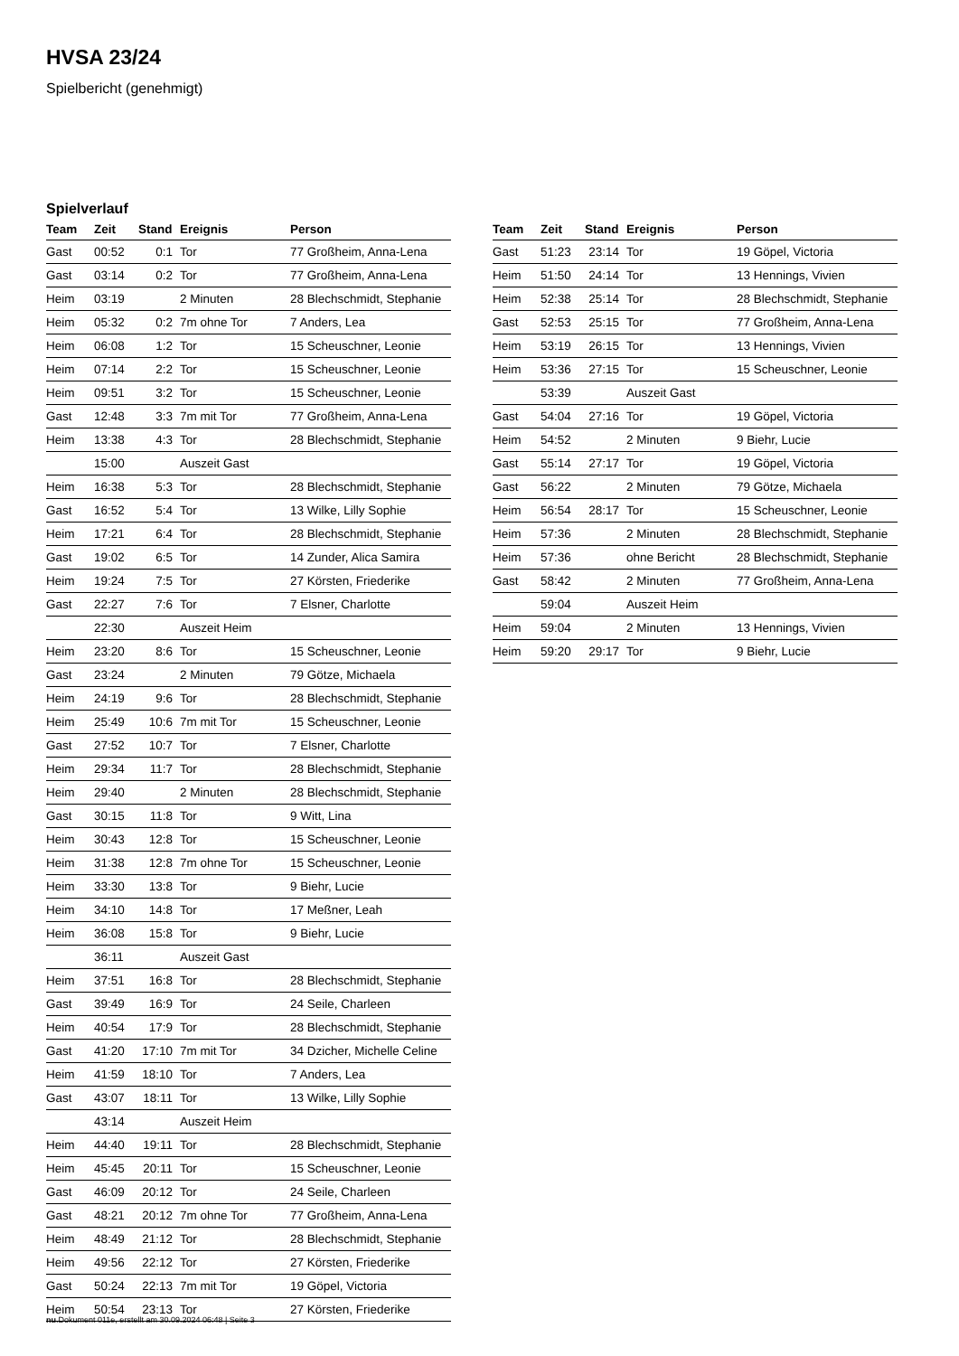HVSA 23/24
Spielbericht (genehmigt)
Spielverlauf
| Team | Zeit | Stand | Ereignis | Person |
| --- | --- | --- | --- | --- |
| Gast | 00:52 | 0:1 | Tor | 77 Großheim, Anna-Lena |
| Gast | 03:14 | 0:2 | Tor | 77 Großheim, Anna-Lena |
| Heim | 03:19 | | 2 Minuten | 28 Blechschmidt, Stephanie |
| Heim | 05:32 | 0:2 | 7m ohne Tor | 7 Anders, Lea |
| Heim | 06:08 | 1:2 | Tor | 15 Scheuschner, Leonie |
| Heim | 07:14 | 2:2 | Tor | 15 Scheuschner, Leonie |
| Heim | 09:51 | 3:2 | Tor | 15 Scheuschner, Leonie |
| Gast | 12:48 | 3:3 | 7m mit Tor | 77 Großheim, Anna-Lena |
| Heim | 13:38 | 4:3 | Tor | 28 Blechschmidt, Stephanie |
| | 15:00 | | Auszeit Gast | |
| Heim | 16:38 | 5:3 | Tor | 28 Blechschmidt, Stephanie |
| Gast | 16:52 | 5:4 | Tor | 13 Wilke, Lilly Sophie |
| Heim | 17:21 | 6:4 | Tor | 28 Blechschmidt, Stephanie |
| Gast | 19:02 | 6:5 | Tor | 14 Zunder, Alica Samira |
| Heim | 19:24 | 7:5 | Tor | 27 Körsten, Friederike |
| Gast | 22:27 | 7:6 | Tor | 7 Elsner, Charlotte |
| | 22:30 | | Auszeit Heim | |
| Heim | 23:20 | 8:6 | Tor | 15 Scheuschner, Leonie |
| Gast | 23:24 | | 2 Minuten | 79 Götze, Michaela |
| Heim | 24:19 | 9:6 | Tor | 28 Blechschmidt, Stephanie |
| Heim | 25:49 | 10:6 | 7m mit Tor | 15 Scheuschner, Leonie |
| Gast | 27:52 | 10:7 | Tor | 7 Elsner, Charlotte |
| Heim | 29:34 | 11:7 | Tor | 28 Blechschmidt, Stephanie |
| Heim | 29:40 | | 2 Minuten | 28 Blechschmidt, Stephanie |
| Gast | 30:15 | 11:8 | Tor | 9 Witt, Lina |
| Heim | 30:43 | 12:8 | Tor | 15 Scheuschner, Leonie |
| Heim | 31:38 | 12:8 | 7m ohne Tor | 15 Scheuschner, Leonie |
| Heim | 33:30 | 13:8 | Tor | 9 Biehr, Lucie |
| Heim | 34:10 | 14:8 | Tor | 17 Meßner, Leah |
| Heim | 36:08 | 15:8 | Tor | 9 Biehr, Lucie |
| | 36:11 | | Auszeit Gast | |
| Heim | 37:51 | 16:8 | Tor | 28 Blechschmidt, Stephanie |
| Gast | 39:49 | 16:9 | Tor | 24 Seile, Charleen |
| Heim | 40:54 | 17:9 | Tor | 28 Blechschmidt, Stephanie |
| Gast | 41:20 | 17:10 | 7m mit Tor | 34 Dzicher, Michelle Celine |
| Heim | 41:59 | 18:10 | Tor | 7 Anders, Lea |
| Gast | 43:07 | 18:11 | Tor | 13 Wilke, Lilly Sophie |
| | 43:14 | | Auszeit Heim | |
| Heim | 44:40 | 19:11 | Tor | 28 Blechschmidt, Stephanie |
| Heim | 45:45 | 20:11 | Tor | 15 Scheuschner, Leonie |
| Gast | 46:09 | 20:12 | Tor | 24 Seile, Charleen |
| Gast | 48:21 | 20:12 | 7m ohne Tor | 77 Großheim, Anna-Lena |
| Heim | 48:49 | 21:12 | Tor | 28 Blechschmidt, Stephanie |
| Heim | 49:56 | 22:12 | Tor | 27 Körsten, Friederike |
| Gast | 50:24 | 22:13 | 7m mit Tor | 19 Göpel, Victoria |
| Heim | 50:54 | 23:13 | Tor | 27 Körsten, Friederike |
| Team | Zeit | Stand | Ereignis | Person |
| --- | --- | --- | --- | --- |
| Gast | 51:23 | 23:14 | Tor | 19 Göpel, Victoria |
| Heim | 51:50 | 24:14 | Tor | 13 Hennings, Vivien |
| Heim | 52:38 | 25:14 | Tor | 28 Blechschmidt, Stephanie |
| Gast | 52:53 | 25:15 | Tor | 77 Großheim, Anna-Lena |
| Heim | 53:19 | 26:15 | Tor | 13 Hennings, Vivien |
| Heim | 53:36 | 27:15 | Tor | 15 Scheuschner, Leonie |
| | 53:39 | | Auszeit Gast | |
| Gast | 54:04 | 27:16 | Tor | 19 Göpel, Victoria |
| Heim | 54:52 | | 2 Minuten | 9 Biehr, Lucie |
| Gast | 55:14 | 27:17 | Tor | 19 Göpel, Victoria |
| Gast | 56:22 | | 2 Minuten | 79 Götze, Michaela |
| Heim | 56:54 | 28:17 | Tor | 15 Scheuschner, Leonie |
| Heim | 57:36 | | 2 Minuten | 28 Blechschmidt, Stephanie |
| Heim | 57:36 | | ohne Bericht | 28 Blechschmidt, Stephanie |
| Gast | 58:42 | | 2 Minuten | 77 Großheim, Anna-Lena |
| | 59:04 | | Auszeit Heim | |
| Heim | 59:04 | | 2 Minuten | 13 Hennings, Vivien |
| Heim | 59:20 | 29:17 | Tor | 9 Biehr, Lucie |
nu.Dokument 011e, erstellt am 30.09.2024 06:48 | Seite 3